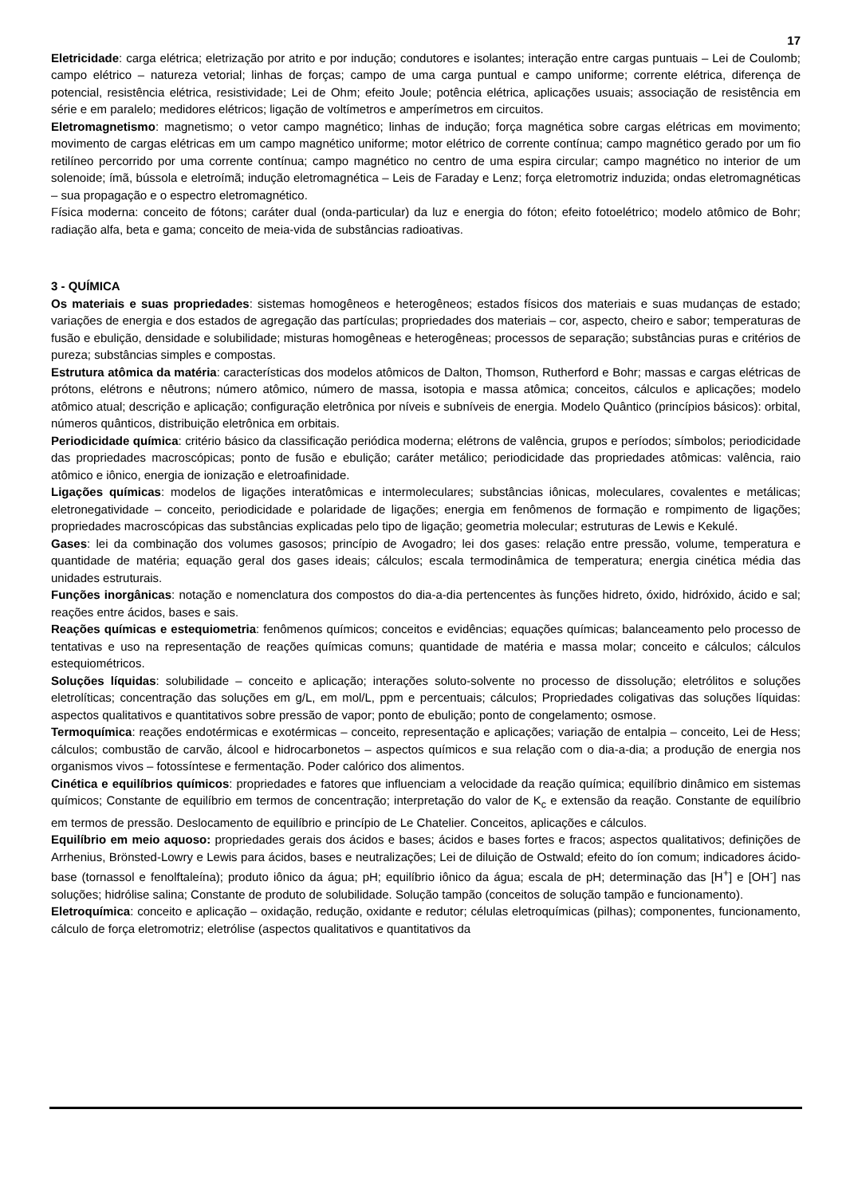17
Eletricidade: carga elétrica; eletrização por atrito e por indução; condutores e isolantes; interação entre cargas puntuais – Lei de Coulomb; campo elétrico – natureza vetorial; linhas de forças; campo de uma carga puntual e campo uniforme; corrente elétrica, diferença de potencial, resistência elétrica, resistividade; Lei de Ohm; efeito Joule; potência elétrica, aplicações usuais; associação de resistência em série e em paralelo; medidores elétricos; ligação de voltímetros e amperímetros em circuitos.
Eletromagnetismo: magnetismo; o vetor campo magnético; linhas de indução; força magnética sobre cargas elétricas em movimento; movimento de cargas elétricas em um campo magnético uniforme; motor elétrico de corrente contínua; campo magnético gerado por um fio retilíneo percorrido por uma corrente contínua; campo magnético no centro de uma espira circular; campo magnético no interior de um solenoide; ímã, bússola e eletroímã; indução eletromagnética – Leis de Faraday e Lenz; força eletromotriz induzida; ondas eletromagnéticas – sua propagação e o espectro eletromagnético.
Física moderna: conceito de fótons; caráter dual (onda-particular) da luz e energia do fóton; efeito fotoelétrico; modelo atômico de Bohr; radiação alfa, beta e gama; conceito de meia-vida de substâncias radioativas.
3 - QUÍMICA
Os materiais e suas propriedades: sistemas homogêneos e heterogêneos; estados físicos dos materiais e suas mudanças de estado; variações de energia e dos estados de agregação das partículas; propriedades dos materiais – cor, aspecto, cheiro e sabor; temperaturas de fusão e ebulição, densidade e solubilidade; misturas homogêneas e heterogêneas; processos de separação; substâncias puras e critérios de pureza; substâncias simples e compostas.
Estrutura atômica da matéria: características dos modelos atômicos de Dalton, Thomson, Rutherford e Bohr; massas e cargas elétricas de prótons, elétrons e nêutrons; número atômico, número de massa, isotopia e massa atômica; conceitos, cálculos e aplicações; modelo atômico atual; descrição e aplicação; configuração eletrônica por níveis e subníveis de energia. Modelo Quântico (princípios básicos): orbital, números quânticos, distribuição eletrônica em orbitais.
Periodicidade química: critério básico da classificação periódica moderna; elétrons de valência, grupos e períodos; símbolos; periodicidade das propriedades macroscópicas; ponto de fusão e ebulição; caráter metálico; periodicidade das propriedades atômicas: valência, raio atômico e iônico, energia de ionização e eletroafinidade.
Ligações químicas: modelos de ligações interatômicas e intermoleculares; substâncias iônicas, moleculares, covalentes e metálicas; eletronegatividade – conceito, periodicidade e polaridade de ligações; energia em fenômenos de formação e rompimento de ligações; propriedades macroscópicas das substâncias explicadas pelo tipo de ligação; geometria molecular; estruturas de Lewis e Kekulé.
Gases: lei da combinação dos volumes gasosos; princípio de Avogadro; lei dos gases: relação entre pressão, volume, temperatura e quantidade de matéria; equação geral dos gases ideais; cálculos; escala termodinâmica de temperatura; energia cinética média das unidades estruturais.
Funções inorgânicas: notação e nomenclatura dos compostos do dia-a-dia pertencentes às funções hidreto, óxido, hidróxido, ácido e sal; reações entre ácidos, bases e sais.
Reações químicas e estequiometria: fenômenos químicos; conceitos e evidências; equações químicas; balanceamento pelo processo de tentativas e uso na representação de reações químicas comuns; quantidade de matéria e massa molar; conceito e cálculos; cálculos estequiométricos.
Soluções líquidas: solubilidade – conceito e aplicação; interações soluto-solvente no processo de dissolução; eletrólitos e soluções eletrolíticas; concentração das soluções em g/L, em mol/L, ppm e percentuais; cálculos; Propriedades coligativas das soluções líquidas: aspectos qualitativos e quantitativos sobre pressão de vapor; ponto de ebulição; ponto de congelamento; osmose.
Termoquímica: reações endotérmicas e exotérmicas – conceito, representação e aplicações; variação de entalpia – conceito, Lei de Hess; cálculos; combustão de carvão, álcool e hidrocarbonetos – aspectos químicos e sua relação com o dia-a-dia; a produção de energia nos organismos vivos – fotossíntese e fermentação. Poder calórico dos alimentos.
Cinética e equilíbrios químicos: propriedades e fatores que influenciam a velocidade da reação química; equilíbrio dinâmico em sistemas químicos; Constante de equilíbrio em termos de concentração; interpretação do valor de K<sub>c</sub> e extensão da reação. Constante de equilíbrio em termos de pressão. Deslocamento de equilíbrio e princípio de Le Chatelier. Conceitos, aplicações e cálculos.
Equilíbrio em meio aquoso: propriedades gerais dos ácidos e bases; ácidos e bases fortes e fracos; aspectos qualitativos; definições de Arrhenius, Brönsted-Lowry e Lewis para ácidos, bases e neutralizações; Lei de diluição de Ostwald; efeito do íon comum; indicadores ácido-base (tornassol e fenolftaleína); produto iônico da água; pH; equilíbrio iônico da água; escala de pH; determinação das [H<sup>+</sup>] e [OH<sup>-</sup>] nas soluções; hidrólise salina; Constante de produto de solubilidade. Solução tampão (conceitos de solução tampão e funcionamento).
Eletroquímica: conceito e aplicação – oxidação, redução, oxidante e redutor; células eletroquímicas (pilhas); componentes, funcionamento, cálculo de força eletromotriz; eletrólise (aspectos qualitativos e quantitativos da